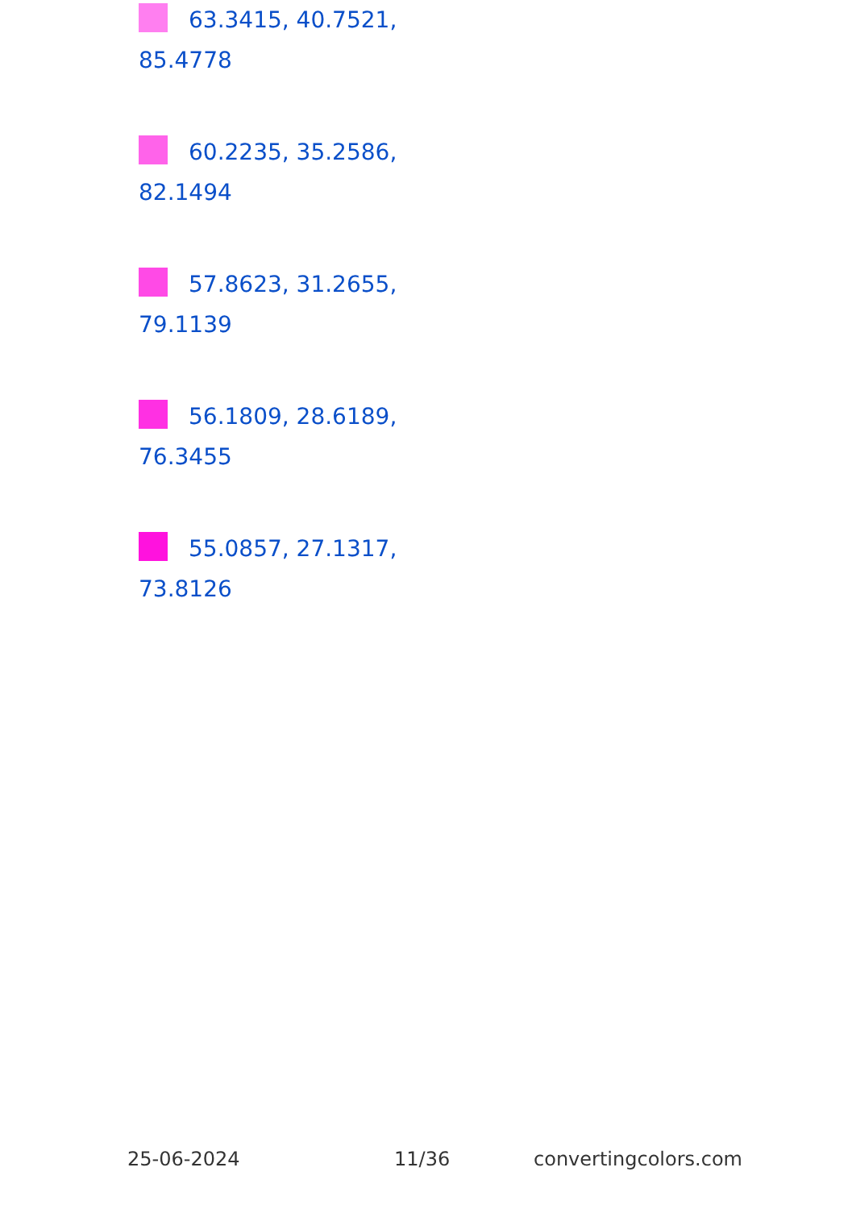63.3415, 40.7521, 85.4778
60.2235, 35.2586, 82.1494
57.8623, 31.2655, 79.1139
56.1809, 28.6189, 76.3455
55.0857, 27.1317, 73.8126
25-06-2024 11/36 convertingcolors.com